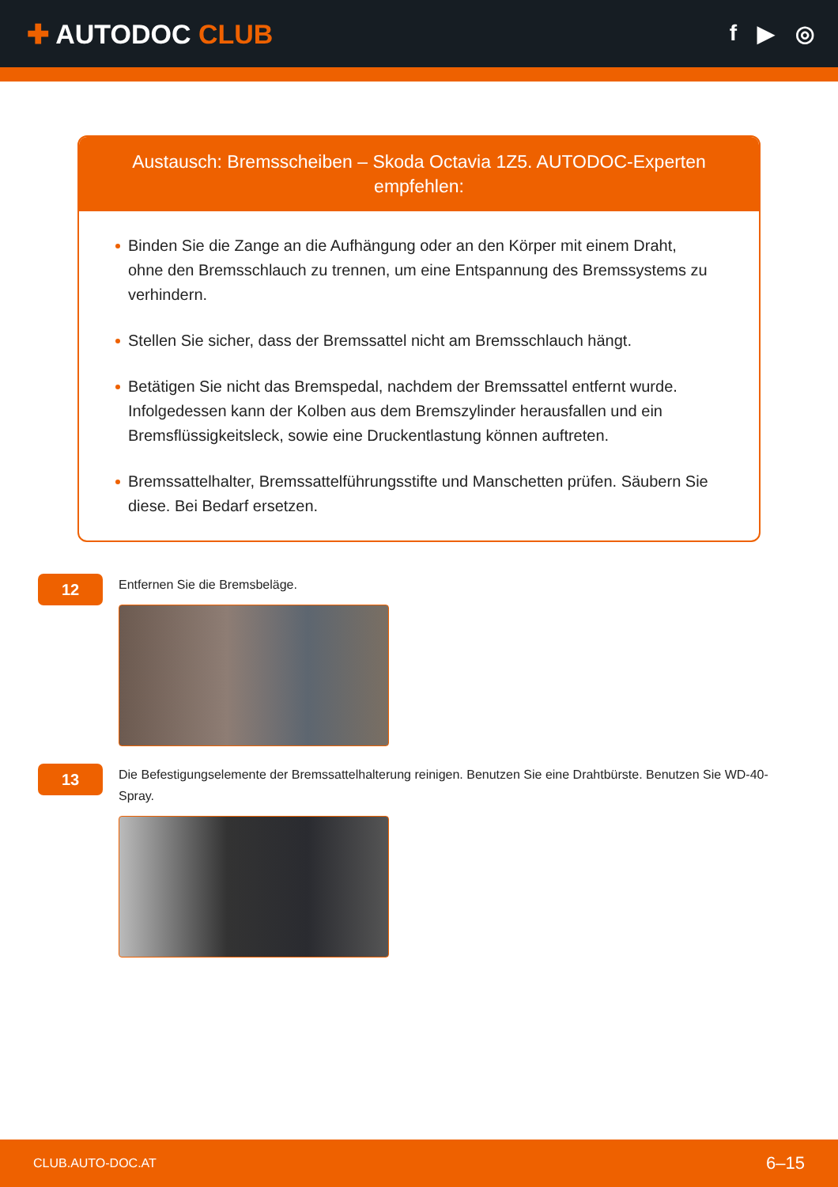✚ AUTODOC CLUB
f ▶ ◎
Austausch: Bremsscheiben – Skoda Octavia 1Z5. AUTODOC-Experten empfehlen:
Binden Sie die Zange an die Aufhängung oder an den Körper mit einem Draht, ohne den Bremsschlauch zu trennen, um eine Entspannung des Bremssystems zu verhindern.
Stellen Sie sicher, dass der Bremssattel nicht am Bremsschlauch hängt.
Betätigen Sie nicht das Bremspedal, nachdem der Bremssattel entfernt wurde. Infolgedessen kann der Kolben aus dem Bremszylinder herausfallen und ein Bremsflüssigkeitsleck, sowie eine Druckentlastung können auftreten.
Bremssattelhalter, Bremssattelführungsstifte und Manschetten prüfen. Säubern Sie diese. Bei Bedarf ersetzen.
12
Entfernen Sie die Bremsbeläge.
13
Die Befestigungselemente der Bremssattelhalterung reinigen. Benutzen Sie eine Drahtbürste. Benutzen Sie WD-40-Spray.
CLUB.AUTO-DOC.AT 6–15